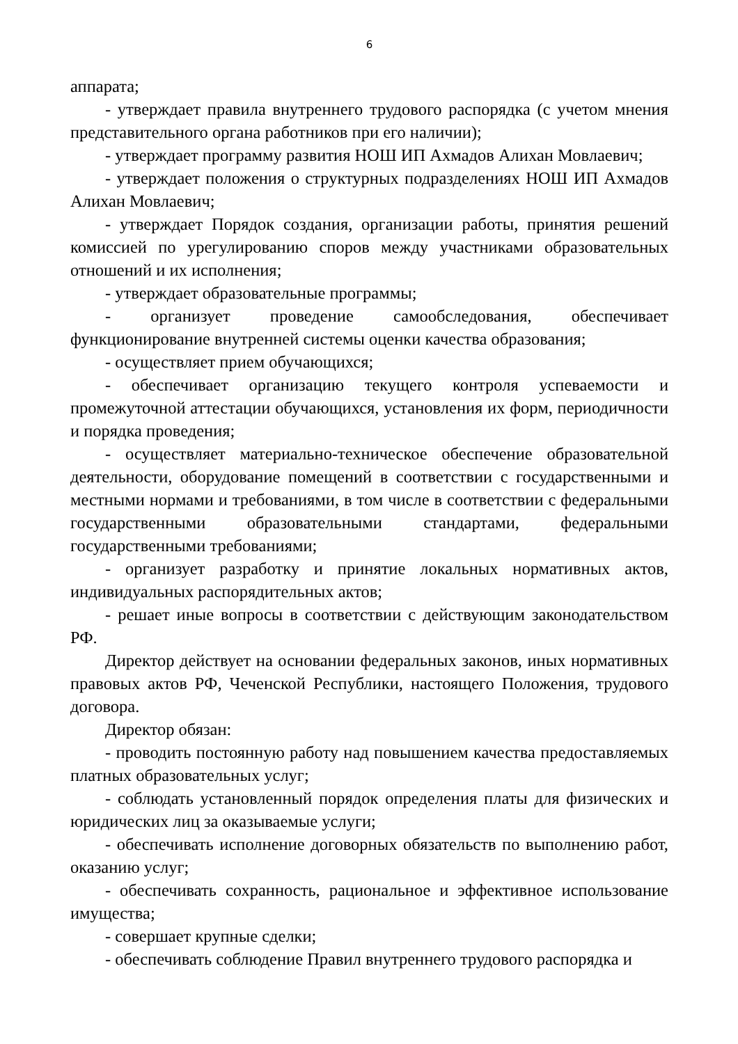6
аппарата;
- утверждает правила внутреннего трудового распорядка (с учетом мнения представительного органа работников при его наличии);
- утверждает программу развития НОШ ИП Ахмадов Алихан Мовлаевич;
- утверждает положения о структурных подразделениях НОШ ИП Ахмадов Алихан Мовлаевич;
- утверждает Порядок создания, организации работы, принятия решений комиссией по урегулированию споров между участниками образовательных отношений и их исполнения;
- утверждает образовательные программы;
- организует проведение самообследования, обеспечивает функционирование внутренней системы оценки качества образования;
- осуществляет прием обучающихся;
- обеспечивает организацию текущего контроля успеваемости и промежуточной аттестации обучающихся, установления их форм, периодичности и порядка проведения;
- осуществляет материально-техническое обеспечение образовательной деятельности, оборудование помещений в соответствии с государственными и местными нормами и требованиями, в том числе в соответствии с федеральными государственными образовательными стандартами, федеральными государственными требованиями;
- организует разработку и принятие локальных нормативных актов, индивидуальных распорядительных актов;
- решает иные вопросы в соответствии с действующим законодательством РФ.
Директор действует на основании федеральных законов, иных нормативных правовых актов РФ, Чеченской Республики, настоящего Положения, трудового договора.
Директор обязан:
- проводить постоянную работу над повышением качества предоставляемых платных образовательных услуг;
- соблюдать установленный порядок определения платы для физических и юридических лиц за оказываемые услуги;
- обеспечивать исполнение договорных обязательств по выполнению работ, оказанию услуг;
- обеспечивать сохранность, рациональное и эффективное использование имущества;
- совершает крупные сделки;
- обеспечивать соблюдение Правил внутреннего трудового распорядка и